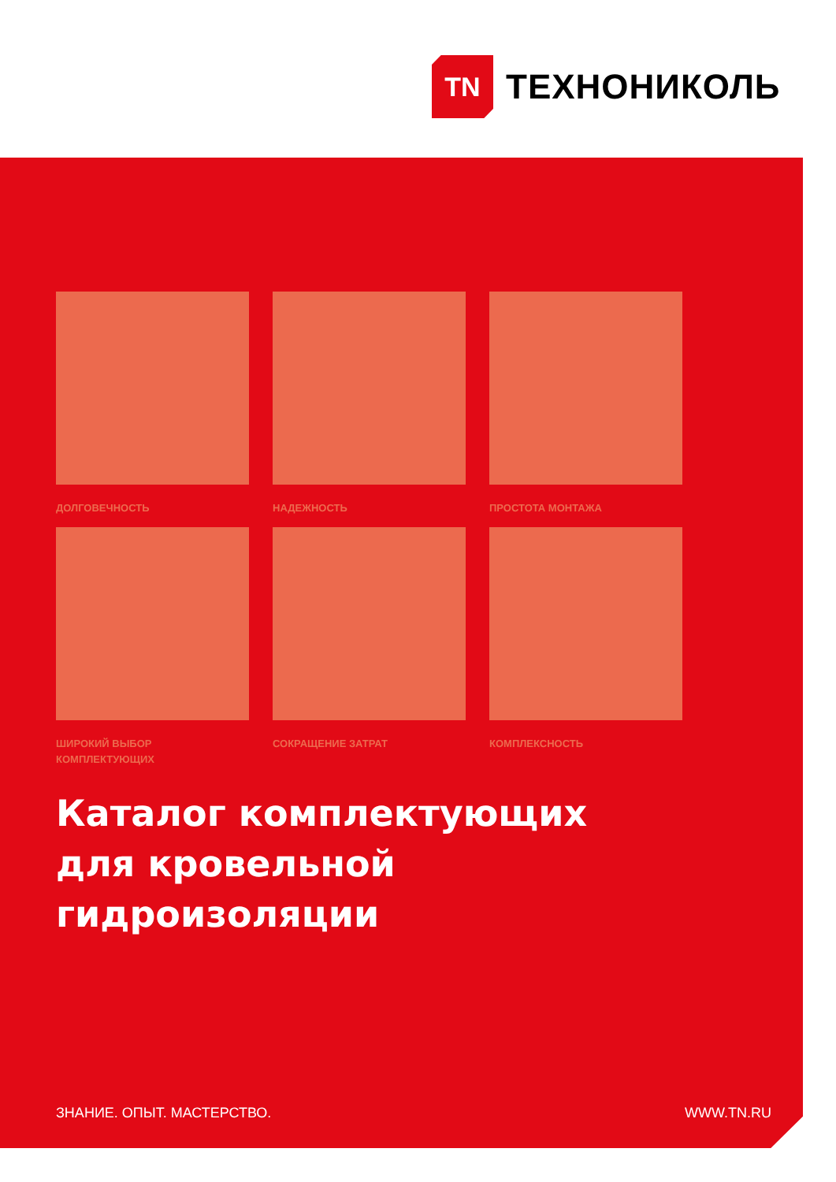TN
ТЕХНОНИКОЛЬ
ДОЛГОВЕЧНОСТЬ
НАДЕЖНОСТЬ
ПРОСТОТА МОНТАЖА
ШИРОКИЙ ВЫБОР
КОМПЛЕКТУЮЩИХ
СОКРАЩЕНИЕ ЗАТРАТ
КОМПЛЕКСНОСТЬ
Каталог комплектующих
для кровельной
гидроизоляции
ЗНАНИЕ. ОПЫТ. МАСТЕРСТВО. WWW.TN.RU